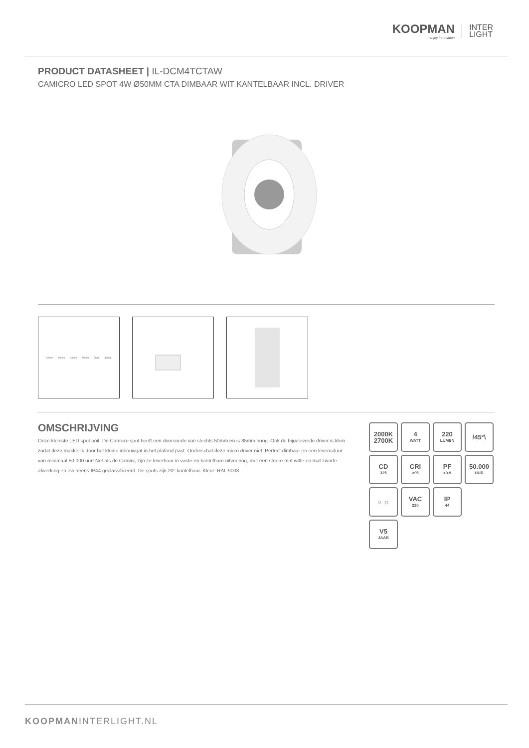KOOPMAN
enjoy innovation
INTER
LIGHT
PRODUCT DATASHEET | IL-DCM4TCTAW
CAMICRO LED SPOT 4W Ø50MM CTA DIMBAAR WIT KANTELBAAR INCL. DRIVER
20mm 65mm 44mm 50mm 7mm 33mm
OMSCHRIJVING
Onze kleinste LED spot ooit. De Camicro spot heeft een doorsnede van slechts 50mm en is 35mm hoog. Ook de bijgeleverde driver is klein zodat deze makkelijk door het kleine inbouwgat in het plafond past. Onderschat deze micro driver niet: Perfect dimbaar en een levensduur van minimaal 50.000 uur! Net als de Camini, zijn ze leverbaar in vaste en kantelbare uitvoering, met een stoere mat witte en mat zwarte afwerking en eveneens IP44 geclassificeerd. De spots zijn 20° kantelbaar. Kleur: RAL 9003
2000K
2700K
4
WATT
220
LUMEN
/45°\
CD
325
CRI
>95
PF
>0.9
50.000
UUR
○ ☼
VAC
230
IP
44
V5
JAAR
KOOPMANINTERLIGHT.NL